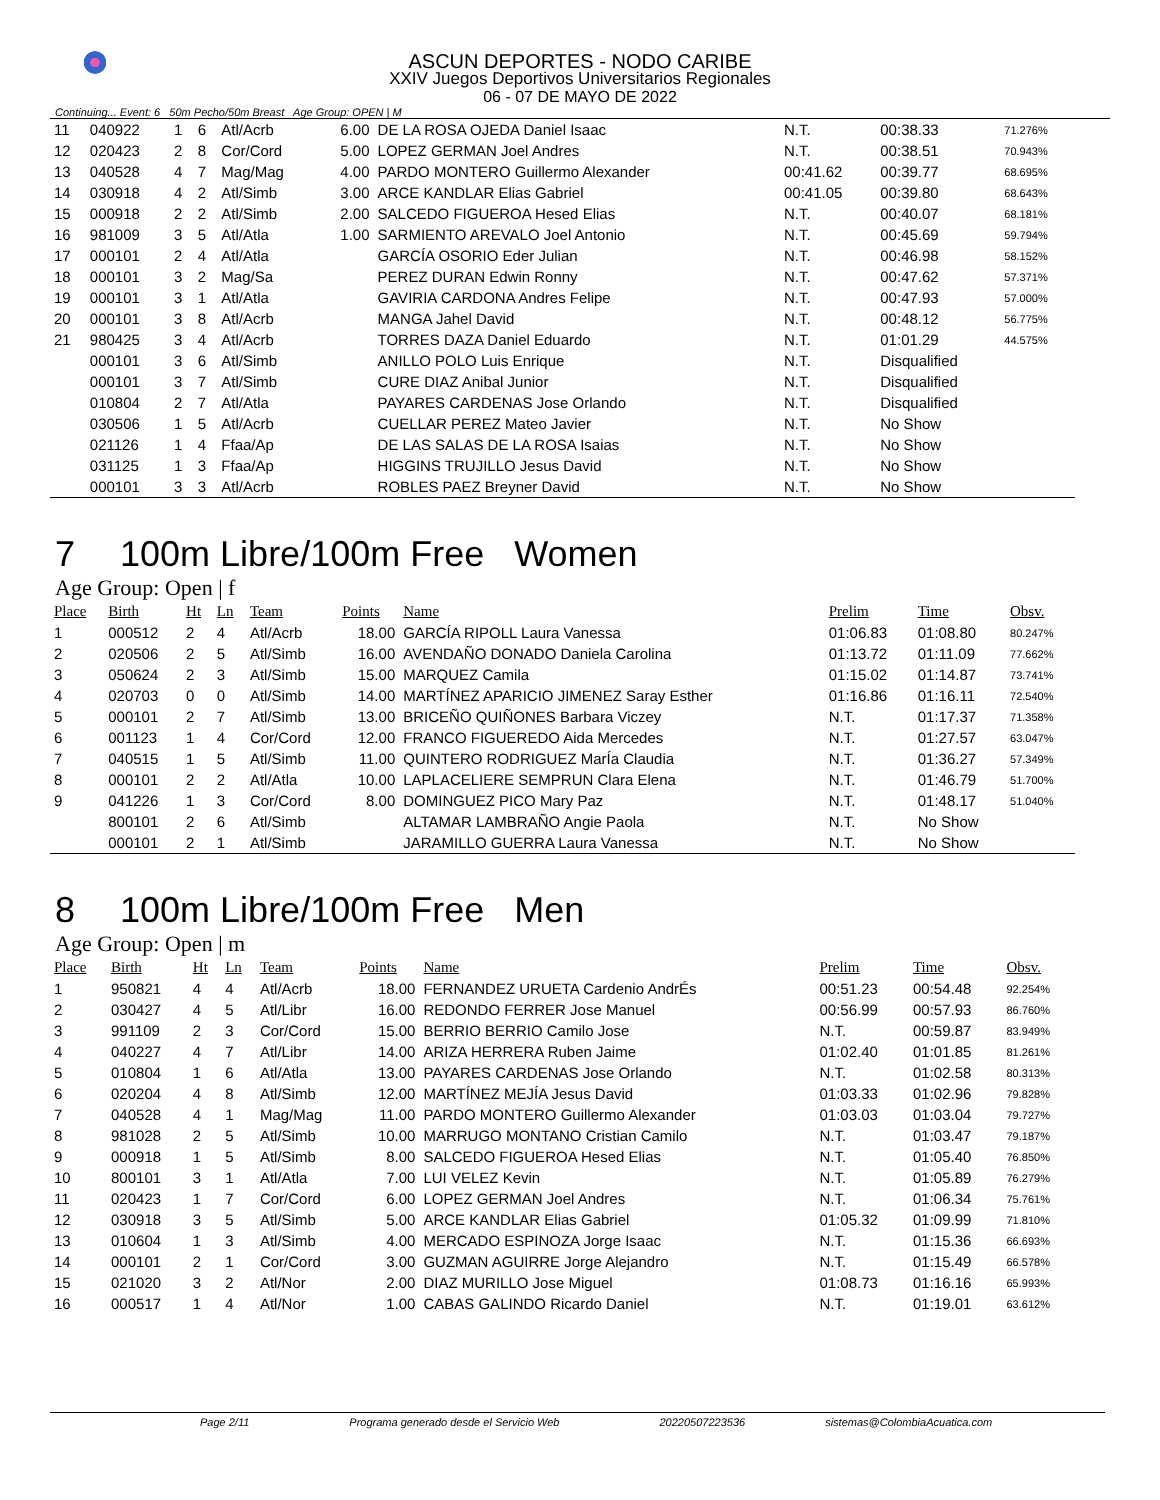ASCUN DEPORTES - NODO CARIBE
XXIV Juegos Deportivos Universitarios Regionales
06 - 07 DE MAYO DE 2022
Continuing... Event: 6 50m Pecho/50m Breast Age Group: OPEN | M
| 11 | 040922 | 1 | 6 | Atl/Acrb | 6.00 | DE LA ROSA OJEDA Daniel Isaac | N.T. | 00:38.33 | 71.276% |
| 12 | 020423 | 2 | 8 | Cor/Cord | 5.00 | LOPEZ GERMAN Joel Andres | N.T. | 00:38.51 | 70.943% |
| 13 | 040528 | 4 | 7 | Mag/Mag | 4.00 | PARDO MONTERO Guillermo Alexander | 00:41.62 | 00:39.77 | 68.695% |
| 14 | 030918 | 4 | 2 | Atl/Simb | 3.00 | ARCE KANDLAR Elias Gabriel | 00:41.05 | 00:39.80 | 68.643% |
| 15 | 000918 | 2 | 2 | Atl/Simb | 2.00 | SALCEDO FIGUEROA Hesed Elias | N.T. | 00:40.07 | 68.181% |
| 16 | 981009 | 3 | 5 | Atl/Atla | 1.00 | SARMIENTO AREVALO Joel Antonio | N.T. | 00:45.69 | 59.794% |
| 17 | 000101 | 2 | 4 | Atl/Atla | | GARCÍA OSORIO Eder Julian | N.T. | 00:46.98 | 58.152% |
| 18 | 000101 | 3 | 2 | Mag/Sa | | PEREZ DURAN Edwin Ronny | N.T. | 00:47.62 | 57.371% |
| 19 | 000101 | 3 | 1 | Atl/Atla | | GAVIRIA CARDONA Andres Felipe | N.T. | 00:47.93 | 57.000% |
| 20 | 000101 | 3 | 8 | Atl/Acrb | | MANGA Jahel David | N.T. | 00:48.12 | 56.775% |
| 21 | 980425 | 3 | 4 | Atl/Acrb | | TORRES DAZA Daniel Eduardo | N.T. | 01:01.29 | 44.575% |
| | 000101 | 3 | 6 | Atl/Simb | | ANILLO POLO Luis Enrique | N.T. | Disqualified | |
| | 000101 | 3 | 7 | Atl/Simb | | CURE DIAZ Anibal Junior | N.T. | Disqualified | |
| | 010804 | 2 | 7 | Atl/Atla | | PAYARES CARDENAS Jose Orlando | N.T. | Disqualified | |
| | 030506 | 1 | 5 | Atl/Acrb | | CUELLAR PEREZ Mateo Javier | N.T. | No Show | |
| | 021126 | 1 | 4 | Ffaa/Ap | | DE LAS SALAS DE LA ROSA Isaias | N.T. | No Show | |
| | 031125 | 1 | 3 | Ffaa/Ap | | HIGGINS TRUJILLO Jesus David | N.T. | No Show | |
| | 000101 | 3 | 3 | Atl/Acrb | | ROBLES PAEZ Breyner David | N.T. | No Show | |
7 100m Libre/100m Free Women
Age Group: Open | f
| Place | Birth | Ht | Ln | Team | Points | Name | Prelim | Time | Obsv. |
| --- | --- | --- | --- | --- | --- | --- | --- | --- | --- |
| 1 | 000512 | 2 | 4 | Atl/Acrb | 18.00 | GARCÍA RIPOLL Laura Vanessa | 01:06.83 | 01:08.80 | 80.247% |
| 2 | 020506 | 2 | 5 | Atl/Simb | 16.00 | AVENDAÑO DONADO Daniela Carolina | 01:13.72 | 01:11.09 | 77.662% |
| 3 | 050624 | 2 | 3 | Atl/Simb | 15.00 | MARQUEZ Camila | 01:15.02 | 01:14.87 | 73.741% |
| 4 | 020703 | 0 | 0 | Atl/Simb | 14.00 | MARTÍNEZ APARICIO JIMENEZ Saray Esther | 01:16.86 | 01:16.11 | 72.540% |
| 5 | 000101 | 2 | 7 | Atl/Simb | 13.00 | BRICEÑO QUIÑONES Barbara Viczey | N.T. | 01:17.37 | 71.358% |
| 6 | 001123 | 1 | 4 | Cor/Cord | 12.00 | FRANCO FIGUEREDO Aida Mercedes | N.T. | 01:27.57 | 63.047% |
| 7 | 040515 | 1 | 5 | Atl/Simb | 11.00 | QUINTERO RODRIGUEZ MarÍa Claudia | N.T. | 01:36.27 | 57.349% |
| 8 | 000101 | 2 | 2 | Atl/Atla | 10.00 | LAPLACELIERE SEMPRUN Clara Elena | N.T. | 01:46.79 | 51.700% |
| 9 | 041226 | 1 | 3 | Cor/Cord | 8.00 | DOMINGUEZ PICO Mary Paz | N.T. | 01:48.17 | 51.040% |
| | 800101 | 2 | 6 | Atl/Simb | | ALTAMAR LAMBRAÑO Angie Paola | N.T. | No Show | |
| | 000101 | 2 | 1 | Atl/Simb | | JARAMILLO GUERRA Laura Vanessa | N.T. | No Show | |
8 100m Libre/100m Free Men
Age Group: Open | m
| Place | Birth | Ht | Ln | Team | Points | Name | Prelim | Time | Obsv. |
| --- | --- | --- | --- | --- | --- | --- | --- | --- | --- |
| 1 | 950821 | 4 | 4 | Atl/Acrb | 18.00 | FERNANDEZ URUETA Cardenio AndrÉs | 00:51.23 | 00:54.48 | 92.254% |
| 2 | 030427 | 4 | 5 | Atl/Libr | 16.00 | REDONDO FERRER Jose Manuel | 00:56.99 | 00:57.93 | 86.760% |
| 3 | 991109 | 2 | 3 | Cor/Cord | 15.00 | BERRIO BERRIO Camilo Jose | N.T. | 00:59.87 | 83.949% |
| 4 | 040227 | 4 | 7 | Atl/Libr | 14.00 | ARIZA HERRERA Ruben Jaime | 01:02.40 | 01:01.85 | 81.261% |
| 5 | 010804 | 1 | 6 | Atl/Atla | 13.00 | PAYARES CARDENAS Jose Orlando | N.T. | 01:02.58 | 80.313% |
| 6 | 020204 | 4 | 8 | Atl/Simb | 12.00 | MARTÍNEZ MEJÍA Jesus David | 01:03.33 | 01:02.96 | 79.828% |
| 7 | 040528 | 4 | 1 | Mag/Mag | 11.00 | PARDO MONTERO Guillermo Alexander | 01:03.03 | 01:03.04 | 79.727% |
| 8 | 981028 | 2 | 5 | Atl/Simb | 10.00 | MARRUGO MONTANO Cristian Camilo | N.T. | 01:03.47 | 79.187% |
| 9 | 000918 | 1 | 5 | Atl/Simb | 8.00 | SALCEDO FIGUEROA Hesed Elias | N.T. | 01:05.40 | 76.850% |
| 10 | 800101 | 3 | 1 | Atl/Atla | 7.00 | LUI VELEZ Kevin | N.T. | 01:05.89 | 76.279% |
| 11 | 020423 | 1 | 7 | Cor/Cord | 6.00 | LOPEZ GERMAN Joel Andres | N.T. | 01:06.34 | 75.761% |
| 12 | 030918 | 3 | 5 | Atl/Simb | 5.00 | ARCE KANDLAR Elias Gabriel | 01:05.32 | 01:09.99 | 71.810% |
| 13 | 010604 | 1 | 3 | Atl/Simb | 4.00 | MERCADO ESPINOZA Jorge Isaac | N.T. | 01:15.36 | 66.693% |
| 14 | 000101 | 2 | 1 | Cor/Cord | 3.00 | GUZMAN AGUIRRE Jorge Alejandro | N.T. | 01:15.49 | 66.578% |
| 15 | 021020 | 3 | 2 | Atl/Nor | 2.00 | DIAZ MURILLO Jose Miguel | 01:08.73 | 01:16.16 | 65.993% |
| 16 | 000517 | 1 | 4 | Atl/Nor | 1.00 | CABAS GALINDO Ricardo Daniel | N.T. | 01:19.01 | 63.612% |
Page 2/11 Programa generado desde el Servicio Web 20220507223536 sistemas@ColombiaAcuatica.com